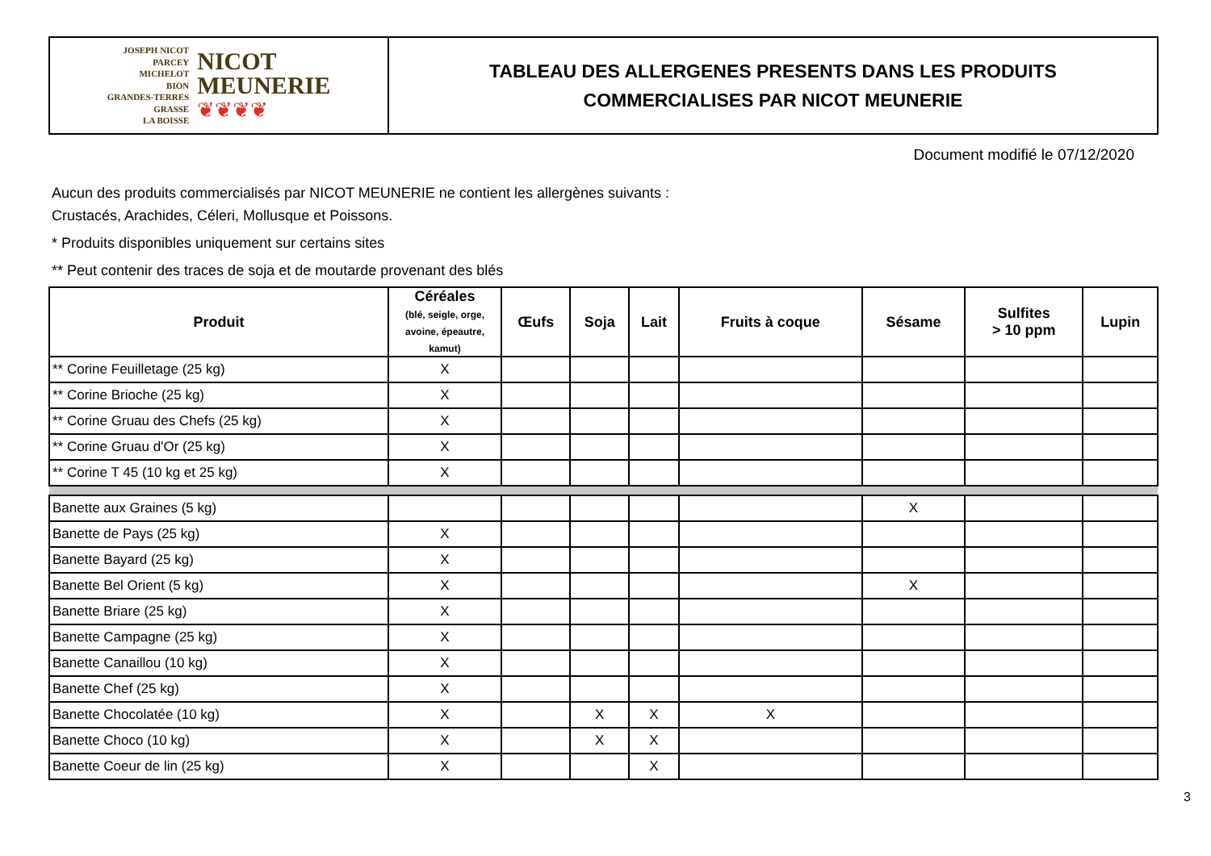JOSEPH NICOT
PARCEY
MICHELOT
BION
GRANDES-TERRES
GRASSE
LA BOISSE
NICOT
MEUNERIE
❦❦❦❦
TABLEAU DES ALLERGENES PRESENTS DANS LES PRODUITS
COMMERCIALISES PAR NICOT MEUNERIE
Document modifié le 07/12/2020
Aucun des produits commercialisés par NICOT MEUNERIE ne contient les allergènes suivants :
Crustacés, Arachides, Céleri, Mollusque et Poissons.
* Produits disponibles uniquement sur certains sites
** Peut contenir des traces de soja et de moutarde provenant des blés
| Produit | Céréales (blé, seigle, orge, avoine, épeautre, kamut) | Œufs | Soja | Lait | Fruits à coque | Sésame | Sulfites > 10 ppm | Lupin |
| --- | --- | --- | --- | --- | --- | --- | --- | --- |
| ** Corine Feuilletage (25 kg) | X | | | | | | | |
| ** Corine Brioche (25 kg) | X | | | | | | | |
| ** Corine Gruau des Chefs (25 kg) | X | | | | | | | |
| ** Corine Gruau d'Or (25 kg) | X | | | | | | | |
| ** Corine T 45 (10 kg et 25 kg) | X | | | | | | | |
| Banette aux Graines (5 kg) | | | | | | X | | |
| Banette de Pays (25 kg) | X | | | | | | | |
| Banette Bayard (25 kg) | X | | | | | | | |
| Banette Bel Orient (5 kg) | X | | | | | X | | |
| Banette Briare (25 kg) | X | | | | | | | |
| Banette Campagne (25 kg) | X | | | | | | | |
| Banette Canaillou (10 kg) | X | | | | | | | |
| Banette Chef (25 kg) | X | | | | | | | |
| Banette Chocolatée (10 kg) | X | | X | X | X | | | |
| Banette Choco (10 kg) | X | | X | X | | | | |
| Banette Coeur de lin (25 kg) | X | | | X | | | | |
3